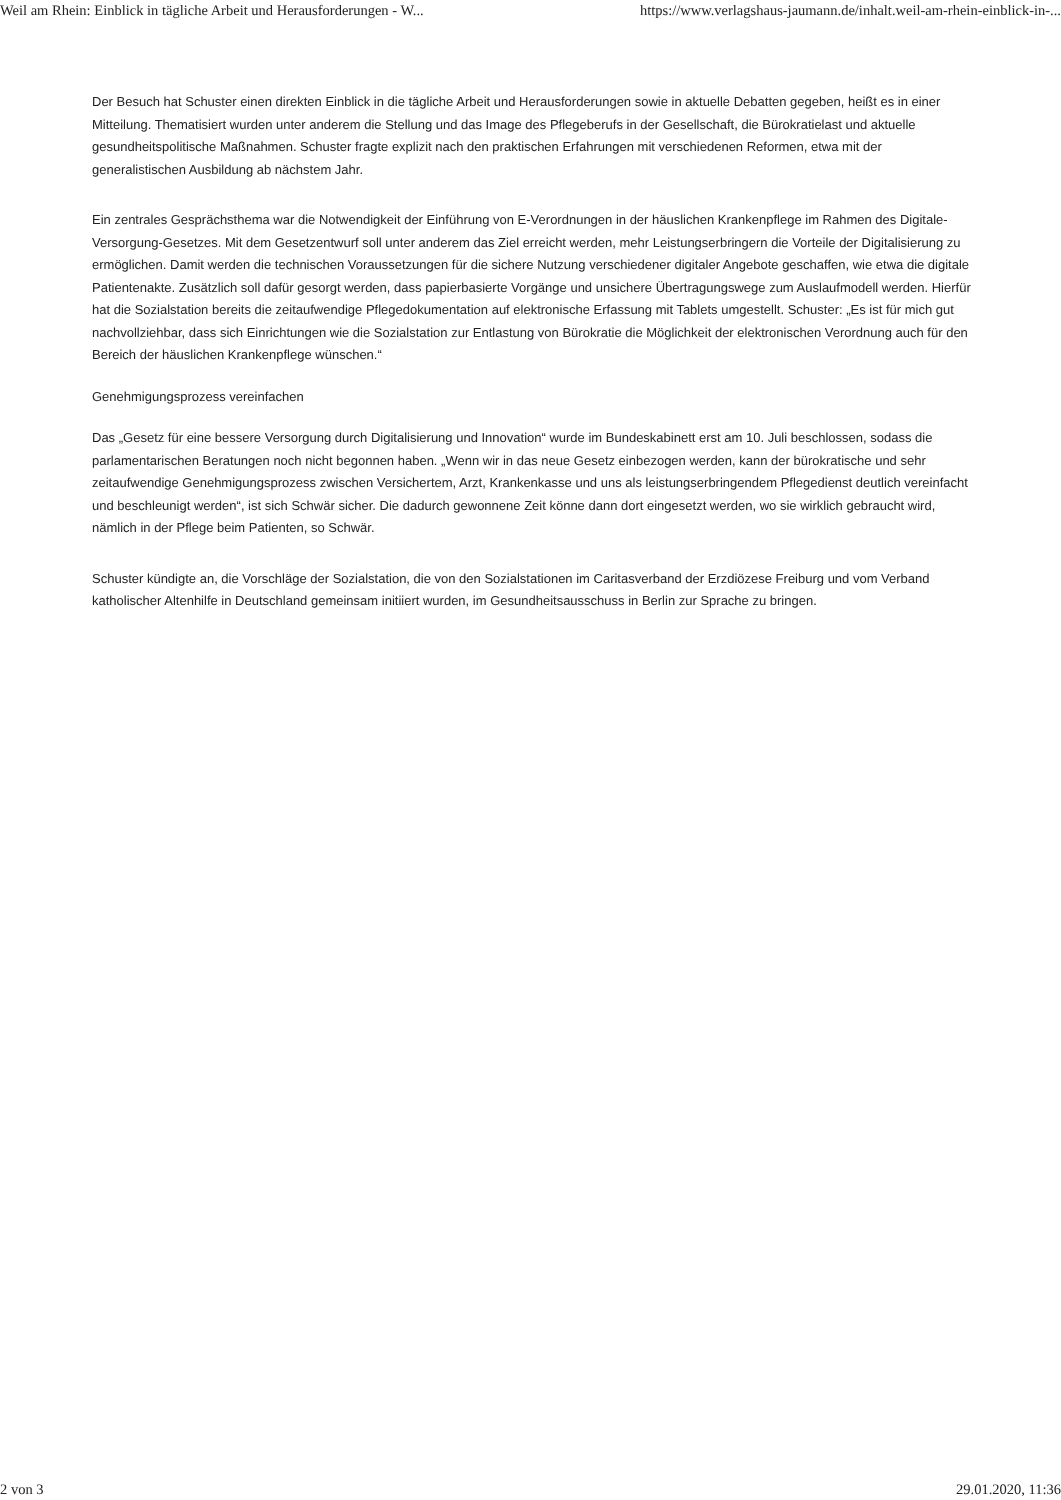Weil am Rhein: Einblick in tägliche Arbeit und Herausforderungen - W... https://www.verlagshaus-jaumann.de/inhalt.weil-am-rhein-einblick-in-...
Der Besuch hat Schuster einen direkten Einblick in die tägliche Arbeit und Herausforderungen sowie in aktuelle Debatten gegeben, heißt es in einer Mitteilung. Thematisiert wurden unter anderem die Stellung und das Image des Pflegeberufs in der Gesellschaft, die Bürokratielast und aktuelle gesundheitspolitische Maßnahmen. Schuster fragte explizit nach den praktischen Erfahrungen mit verschiedenen Reformen, etwa mit der generalistischen Ausbildung ab nächstem Jahr.
Ein zentrales Gesprächsthema war die Notwendigkeit der Einführung von E-Verordnungen in der häuslichen Krankenpflege im Rahmen des Digitale-Versorgung-Gesetzes. Mit dem Gesetzentwurf soll unter anderem das Ziel erreicht werden, mehr Leistungserbringern die Vorteile der Digitalisierung zu ermöglichen. Damit werden die technischen Voraussetzungen für die sichere Nutzung verschiedener digitaler Angebote geschaffen, wie etwa die digitale Patientenakte. Zusätzlich soll dafür gesorgt werden, dass papierbasierte Vorgänge und unsichere Übertragungswege zum Auslaufmodell werden. Hierfür hat die Sozialstation bereits die zeitaufwendige Pflegedokumentation auf elektronische Erfassung mit Tablets umgestellt. Schuster: „Es ist für mich gut nachvollziehbar, dass sich Einrichtungen wie die Sozialstation zur Entlastung von Bürokratie die Möglichkeit der elektronischen Verordnung auch für den Bereich der häuslichen Krankenpflege wünschen.“
Genehmigungsprozess vereinfachen
Das „Gesetz für eine bessere Versorgung durch Digitalisierung und Innovation“ wurde im Bundeskabinett erst am 10. Juli beschlossen, sodass die parlamentarischen Beratungen noch nicht begonnen haben. „Wenn wir in das neue Gesetz einbezogen werden, kann der bürokratische und sehr zeitaufwendige Genehmigungsprozess zwischen Versichertem, Arzt, Krankenkasse und uns als leistungserbringendem Pflegedienst deutlich vereinfacht und beschleunigt werden“, ist sich Schwär sicher. Die dadurch gewonnene Zeit könne dann dort eingesetzt werden, wo sie wirklich gebraucht wird, nämlich in der Pflege beim Patienten, so Schwär.
Schuster kündigte an, die Vorschläge der Sozialstation, die von den Sozialstationen im Caritasverband der Erzdiözese Freiburg und vom Verband katholischer Altenhilfe in Deutschland gemeinsam initiiert wurden, im Gesundheitsausschuss in Berlin zur Sprache zu bringen.
2 von 3 29.01.2020, 11:36